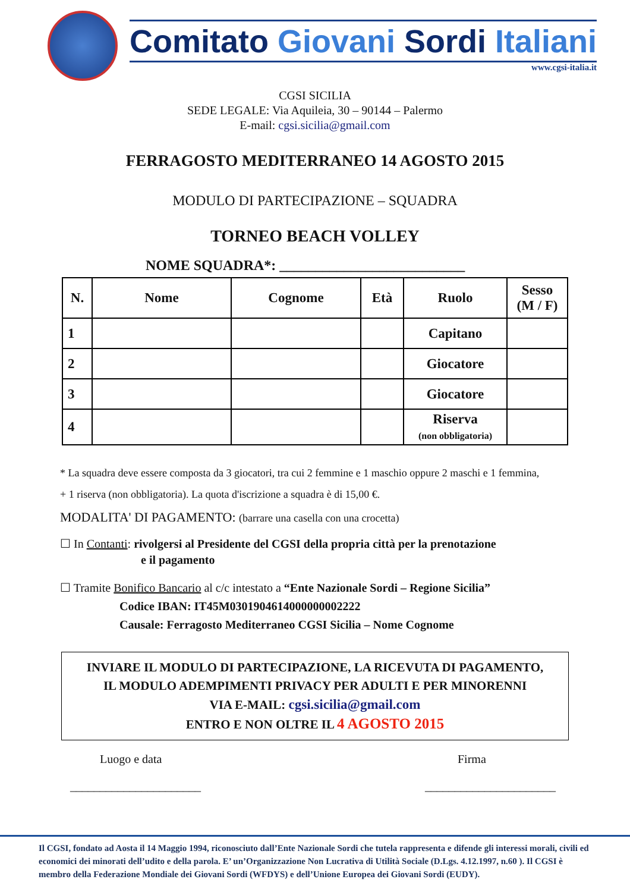Comitato Giovani Sordi Italiani
www.cgsi-italia.it
CGSI SICILIA
SEDE LEGALE: Via Aquileia, 30 – 90144 – Palermo
E-mail: cgsi.sicilia@gmail.com
FERRAGOSTO MEDITERRANEO 14 AGOSTO 2015
MODULO DI PARTECIPAZIONE – SQUADRA
TORNEO BEACH VOLLEY
NOME SQUADRA*: __________________________
| N. | Nome | Cognome | Età | Ruolo | Sesso (M / F) |
| --- | --- | --- | --- | --- | --- |
| 1 | | | | Capitano | |
| 2 | | | | Giocatore | |
| 3 | | | | Giocatore | |
| 4 | | | | Riserva (non obbligatoria) | |
* La squadra deve essere composta da 3 giocatori, tra cui 2 femmine e 1 maschio oppure 2 maschi e 1 femmina, + 1 riserva (non obbligatoria). La quota d'iscrizione a squadra è di 15,00 €.
MODALITA' DI PAGAMENTO: (barrare una casella con una crocetta)
☐ In Contanti: rivolgersi al Presidente del CGSI della propria città per la prenotazione
e il pagamento
☐ Tramite Bonifico Bancario al c/c intestato a “Ente Nazionale Sordi – Regione Sicilia”
Codice IBAN: IT45M0301904614000000002222
Causale: Ferragosto Mediterraneo CGSI Sicilia – Nome Cognome
INVIARE IL MODULO DI PARTECIPAZIONE, LA RICEVUTA DI PAGAMENTO,
IL MODULO ADEMPIMENTI PRIVACY PER ADULTI E PER MINORENNI
VIA E-MAIL: cgsi.sicilia@gmail.com
ENTRO E NON OLTRE IL 4 AGOSTO 2015
Luogo e data
______________________
Firma
______________________
Il CGSI, fondato ad Aosta il 14 Maggio 1994, riconosciuto dall’Ente Nazionale Sordi che tutela rappresenta e difende gli interessi morali, civili ed economici dei minorati dell’udito e della parola. E’ un’Organizzazione Non Lucrativa di Utilità Sociale (D.Lgs. 4.12.1997, n.60 ). Il CGSI è membro della Federazione Mondiale dei Giovani Sordi (WFDYS) e dell’Unione Europea dei Giovani Sordi (EUDY).